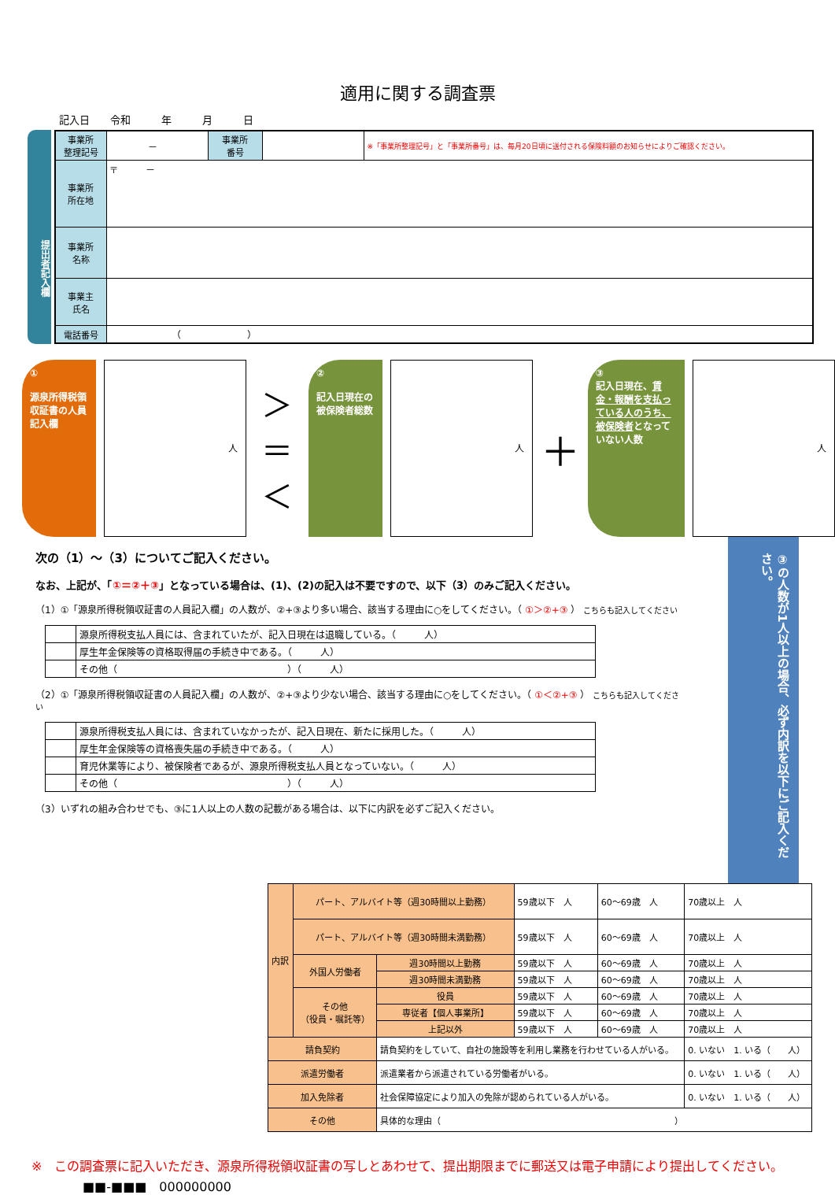適用に関する調査票
記入日　　令和　　　年　　　月　　　日
提出者記入欄
| 事業所 整理記号 | － | 事業所 番号 | | ※「事業所整理記号」と「事業所番号」は、毎月20日頃に送付される保険料額のお知らせによりご確認ください。 |
| 事業所 所在地 | 〒 － | | | |
| 事業所 名称 | | | | |
| 事業主 氏名 | | | | |
| 電話番号 | （ ） | | | |
①
源泉所得税領収証書の人員記入欄
人
＞
＝
＜
②
記入日現在の被保険者総数
人
＋
③
記入日現在、賃金・報酬を支払っている人のうち、被保険者となっていない人数
人
次の（1）～（3）についてご記入ください。
なお、上記が、「①＝②＋③」となっている場合は、(1)、(2)の記入は不要ですので、以下（3）のみご記入ください。
（1）①「源泉所得税領収証書の人員記入欄」の人数が、②+③より多い場合、該当する理由に○をしてください。（ ①＞②+③ ） こちらも記入してください
| | 源泉所得税支払人員には、含まれていたが、記入日現在は退職している。（ 人） |
| | 厚生年金保険等の資格取得届の手続き中である。（ 人） |
| | その他（ ）（ 人） |
（2）①「源泉所得税領収証書の人員記入欄」の人数が、②+③より少ない場合、該当する理由に○をしてください。（ ①＜②+③ ） こちらも記入してください
| | 源泉所得税支払人員には、含まれていなかったが、記入日現在、新たに採用した。（ 人） |
| | 厚生年金保険等の資格喪失届の手続き中である。（ 人） |
| | 育児休業等により、被保険者であるが、源泉所得税支払人員となっていない。（ 人） |
| | その他（ ）（ 人） |
（3）いずれの組み合わせでも、③に1人以上の人数の記載がある場合は、以下に内訳を必ずご記入ください。
③の人数が1人以上の場合、必ず内訳を以下にご記入ください。
| 内訳 | パート、アルバイト等（週30時間以上勤務） | | 59歳以下 人 | 60～69歳 人 | 70歳以上 人 |
| | パート、アルバイト等（週30時間未満勤務） | | 59歳以下 人 | 60～69歳 人 | 70歳以上 人 |
| | 外国人労働者 | 週30時間以上勤務 | 59歳以下 人 | 60～69歳 人 | 70歳以上 人 |
| | | 週30時間未満勤務 | 59歳以下 人 | 60～69歳 人 | 70歳以上 人 |
| | その他 （役員・嘱託等） | 役員 | 59歳以下 人 | 60～69歳 人 | 70歳以上 人 |
| | | 専従者【個人事業所】 | 59歳以下 人 | 60～69歳 人 | 70歳以上 人 |
| | | 上記以外 | 59歳以下 人 | 60～69歳 人 | 70歳以上 人 |
| 請負契約 | | 請負契約をしていて、自社の施設等を利用し業務を行わせている人がいる。 | | | 0. いない 1. いる（ 人） |
| 派遣労働者 | | 派遣業者から派遣されている労働者がいる。 | | | 0. いない 1. いる（ 人） |
| 加入免除者 | | 社会保障協定により加入の免除が認められている人がいる。 | | | 0. いない 1. いる（ 人） |
| その他 | | 具体的な理由（ ） | | | |
※　この調査票に記入いただき、源泉所得税領収証書の写しとあわせて、提出期限までに郵送又は電子申請により提出してください。
■■-■■■　000000000